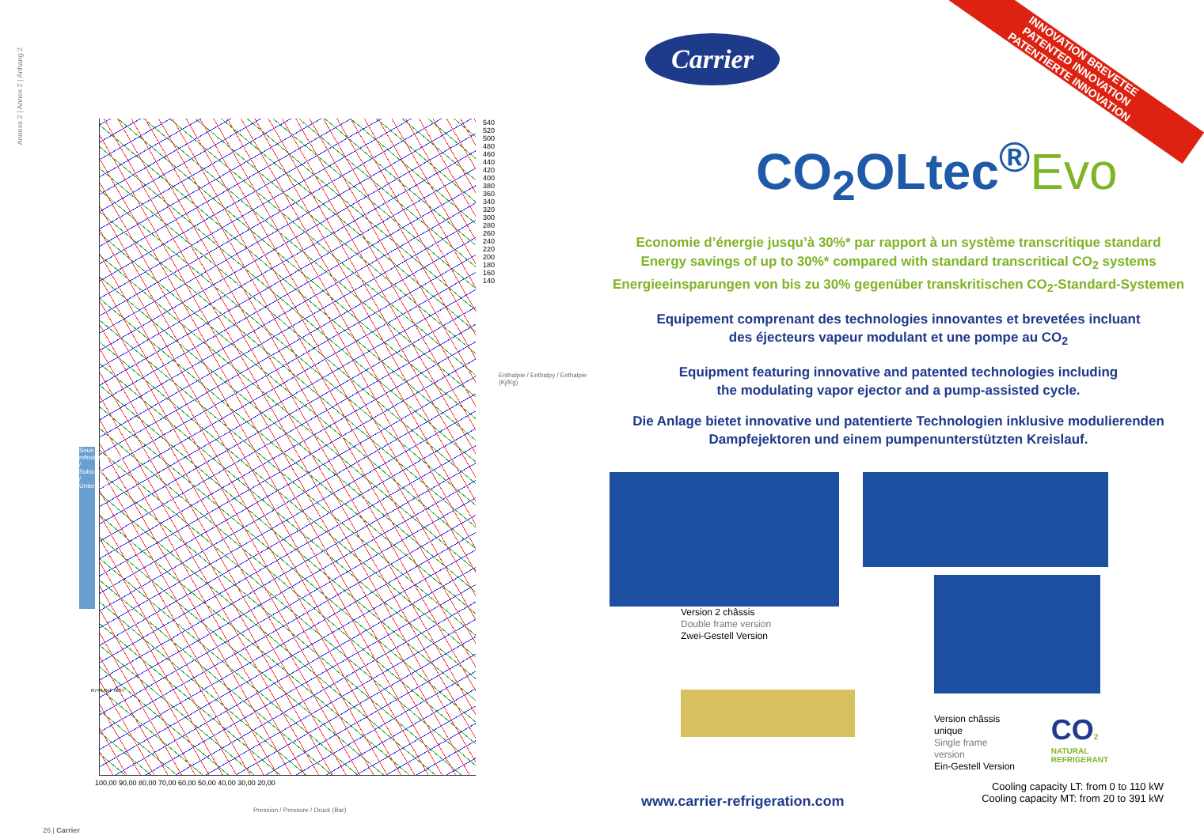Annexe 2 | Annex 2 | Anhang 2
100,00 90,00 80,00 70,00 60,00 50,00 40,00 30,00 20,00
Pression / Pressure / Druck (Bar)
540 520 500 480 460 440 420 400 380 360 340 320 300 280 260 240 220 200 180 160 140
Enthalpie / Enthalpy / Enthalpie (Kj/Kg)
Sous refroidissement / Subcooling / Unterkühlung
R744 Ref: NIST
26 | Carrier
INNOVATION BREVETEE
PATENTED INNOVATION
PATENTIERTE INNOVATION
Carrier
CO<sub>2</sub>OLtec<sup>®</sup>Evo
Economie d’énergie jusqu’à 30%* par rapport à un système transcritique standard
Energy savings of up to 30%* compared with standard transcritical CO<sub>2</sub> systems
Energieeinsparungen von bis zu 30% gegenüber transkritischen CO<sub>2</sub>-Standard-Systemen
Equipement comprenant des technologies innovantes et brevetées incluant
des éjecteurs vapeur modulant et une pompe au CO<sub>2</sub>
Equipment featuring innovative and patented technologies including
the modulating vapor ejector and a pump-assisted cycle.
Die Anlage bietet innovative und patentierte Technologien inklusive modulierenden
Dampfejektoren und einem pumpenunterstützten Kreislauf.
Version 2 châssis
Double frame version
Zwei-Gestell Version
Version châssis unique
Single frame version
Ein-Gestell Version
CO2
NATURAL
REFRIGERANT
www.carrier-refrigeration.com
Cooling capacity LT: from 0 to 110 kW
Cooling capacity MT: from 20 to 391 kW